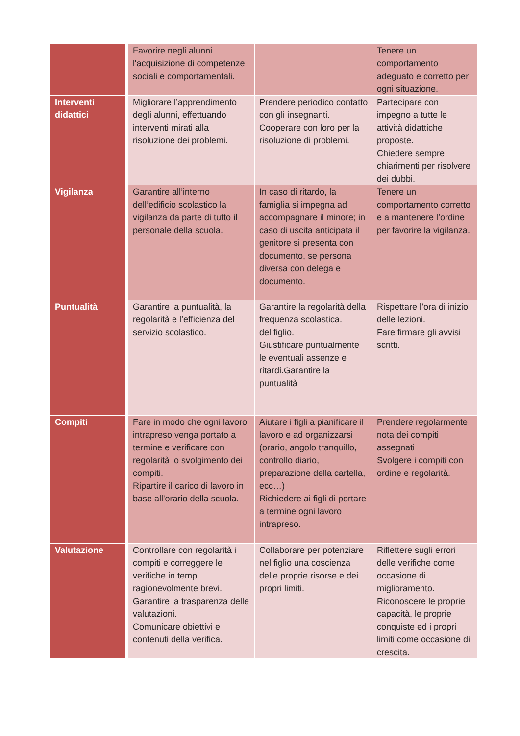| | Favorire negli alunni l'acquisizione di competenze sociali e comportamentali. | | Tenere un comportamento adeguato e corretto per ogni situazione. |
| Interventi didattici | Migliorare l’apprendimento degli alunni, effettuando interventi mirati alla risoluzione dei problemi. | Prendere periodico contatto con gli insegnanti. Cooperare con loro per la risoluzione di problemi. | Partecipare con impegno a tutte le attività didattiche proposte. Chiedere sempre chiarimenti per risolvere dei dubbi. |
| Vigilanza | Garantire all’interno dell’edificio scolastico la vigilanza da parte di tutto il personale della scuola. | In caso di ritardo, la famiglia si impegna ad accompagnare il minore; in caso di uscita anticipata il genitore si presenta con documento, se persona diversa con delega e documento. | Tenere un comportamento corretto e a mantenere l’ordine per favorire la vigilanza. |
| Puntualità | Garantire la puntualità, la regolarità e l’efficienza del servizio scolastico. | Garantire la regolarità della frequenza scolastica. del figlio. Giustificare puntualmente le eventuali assenze e ritardi.Garantire la puntualità | Rispettare l’ora di inizio delle lezioni. Fare firmare gli avvisi scritti. |
| Compiti | Fare in modo che ogni lavoro intrapreso venga portato a termine e verificare con regolarità lo svolgimento dei compiti. Ripartire il carico di lavoro in base all'orario della scuola. | Aiutare i figli a pianificare il lavoro e ad organizzarsi (orario, angolo tranquillo, controllo diario, preparazione della cartella, ecc…) Richiedere ai figli di portare a termine ogni lavoro intrapreso. | Prendere regolarmente nota dei compiti assegnati Svolgere i compiti con ordine e regolarità. |
| Valutazione | Controllare con regolarità i compiti e correggere le verifiche in tempi ragionevolmente brevi. Garantire la trasparenza delle valutazioni. Comunicare obiettivi e contenuti della verifica. | Collaborare per potenziare nel figlio una coscienza delle proprie risorse e dei propri limiti. | Riflettere sugli errori delle verifiche come occasione di miglioramento. Riconoscere le proprie capacità, le proprie conquiste ed i propri limiti come occasione di crescita. |